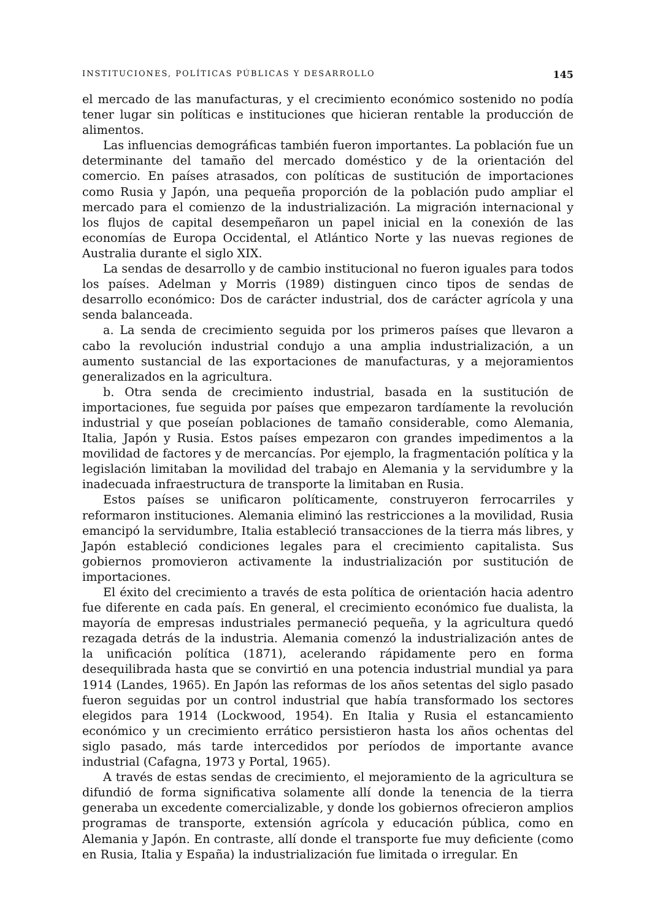INSTITUCIONES, POLÍTICAS PÚBLICAS Y DESARROLLO 145
el mercado de las manufacturas, y el crecimiento económico sostenido no podía tener lugar sin políticas e instituciones que hicieran rentable la producción de alimentos.
Las influencias demográficas también fueron importantes. La población fue un determinante del tamaño del mercado doméstico y de la orientación del comercio. En países atrasados, con políticas de sustitución de importaciones como Rusia y Japón, una pequeña proporción de la población pudo ampliar el mercado para el comienzo de la industrialización. La migración internacional y los flujos de capital desempeñaron un papel inicial en la conexión de las economías de Europa Occidental, el Atlántico Norte y las nuevas regiones de Australia durante el siglo XIX.
La sendas de desarrollo y de cambio institucional no fueron iguales para todos los países. Adelman y Morris (1989) distinguen cinco tipos de sendas de desarrollo económico: Dos de carácter industrial, dos de carácter agrícola y una senda balanceada.
a. La senda de crecimiento seguida por los primeros países que llevaron a cabo la revolución industrial condujo a una amplia industrialización, a un aumento sustancial de las exportaciones de manufacturas, y a mejoramientos generalizados en la agricultura.
b. Otra senda de crecimiento industrial, basada en la sustitución de importaciones, fue seguida por países que empezaron tardíamente la revolución industrial y que poseían poblaciones de tamaño considerable, como Alemania, Italia, Japón y Rusia. Estos países empezaron con grandes impedimentos a la movilidad de factores y de mercancías. Por ejemplo, la fragmentación política y la legislación limitaban la movilidad del trabajo en Alemania y la servidumbre y la inadecuada infraestructura de transporte la limitaban en Rusia.
Estos países se unificaron políticamente, construyeron ferrocarriles y reformaron instituciones. Alemania eliminó las restricciones a la movilidad, Rusia emancipó la servidumbre, Italia estableció transacciones de la tierra más libres, y Japón estableció condiciones legales para el crecimiento capitalista. Sus gobiernos promovieron activamente la industrialización por sustitución de importaciones.
El éxito del crecimiento a través de esta política de orientación hacia adentro fue diferente en cada país. En general, el crecimiento económico fue dualista, la mayoría de empresas industriales permaneció pequeña, y la agricultura quedó rezagada detrás de la industria. Alemania comenzó la industrialización antes de la unificación política (1871), acelerando rápidamente pero en forma desequilibrada hasta que se convirtió en una potencia industrial mundial ya para 1914 (Landes, 1965). En Japón las reformas de los años setentas del siglo pasado fueron seguidas por un control industrial que había transformado los sectores elegidos para 1914 (Lockwood, 1954). En Italia y Rusia el estancamiento económico y un crecimiento errático persistieron hasta los años ochentas del siglo pasado, más tarde intercedidos por períodos de importante avance industrial (Cafagna, 1973 y Portal, 1965).
A través de estas sendas de crecimiento, el mejoramiento de la agricultura se difundió de forma significativa solamente allí donde la tenencia de la tierra generaba un excedente comercializable, y donde los gobiernos ofrecieron amplios programas de transporte, extensión agrícola y educación pública, como en Alemania y Japón. En contraste, allí donde el transporte fue muy deficiente (como en Rusia, Italia y España) la industrialización fue limitada o irregular. En